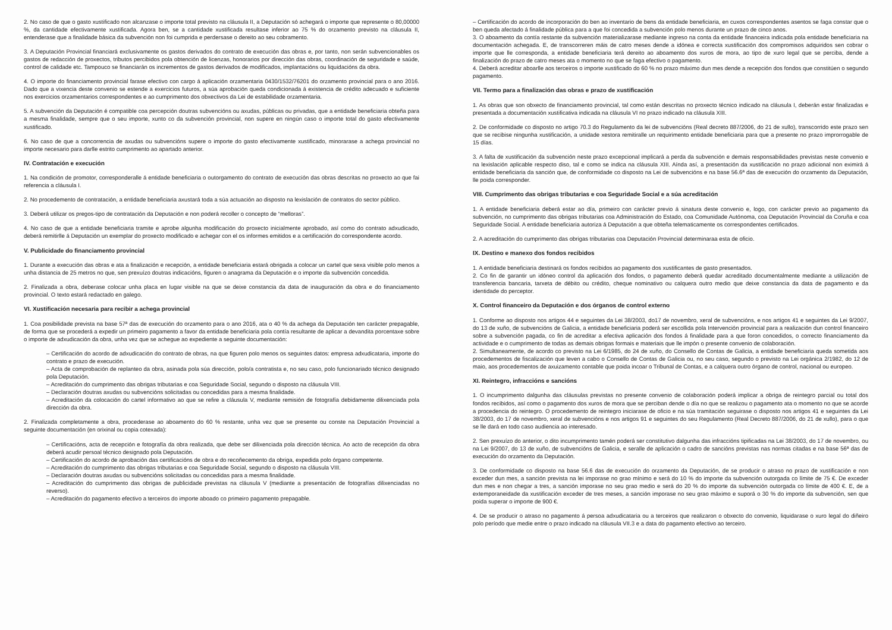2. No caso de que o gasto xustificado non alcanzase o importe total previsto na cláusula II, a Deputación só achegará o importe que represente o 80,00000 %, da cantidade efectivamente xustificada. Agora ben, se a cantidade xustificada resultase inferior ao 75 % do orzamento previsto na cláusula II, entenderase que a finalidade básica da subvención non foi cumprida e perdersase o dereito ao seu cobramento.
3. A Deputación Provincial financiará exclusivamente os gastos derivados do contrato de execución das obras e, por tanto, non serán subvencionables os gastos de redacción de proxectos, tributos percibidos pola obtención de licenzas, honorarios por dirección das obras, coordinación de seguridade e saúde, control de calidade etc. Tampouco se financiarán os incrementos de gastos derivados de modificados, implantacións ou liquidacións da obra.
4. O importe do financiamento provincial farase efectivo con cargo á aplicación orzamentaria 0430/1532/76201 do orzamento provincial para o ano 2016. Dado que a vixencia deste convenio se estende a exercicios futuros, a súa aprobación queda condicionada á existencia de crédito adecuado e suficiente nos exercicios orzamentarios correspondentes e ao cumprimento dos obxectivos da Lei de estabilidade orzamentaria.
5. A subvención da Deputación é compatible coa percepción doutras subvencións ou axudas, públicas ou privadas, que a entidade beneficiaria obteña para a mesma finalidade, sempre que o seu importe, xunto co da subvención provincial, non supere en ningún caso o importe total do gasto efectivamente xustificado.
6. No caso de que a concorrencia de axudas ou subvencións supere o importe do gasto efectivamente xustificado, minorarase a achega provincial no importe necesario para darlle estrito cumprimento ao apartado anterior.
IV. Contratación e execución
1. Na condición de promotor, corresponderalle á entidade beneficiaria o outorgamento do contrato de execución das obras descritas no proxecto ao que fai referencia a cláusula I.
2. No procedemento de contratación, a entidade beneficiaria axustará toda a súa actuación ao disposto na lexislación de contratos do sector público.
3. Deberá utilizar os pregos-tipo de contratación da Deputación e non poderá recoller o concepto de “melloras”.
4. No caso de que a entidade beneficiaria tramite e aprobe algunha modificación do proxecto inicialmente aprobado, así como do contrato adxudicado, deberá remitirlle á Deputación un exemplar do proxecto modificado e achegar con el os informes emitidos e a certificación do correspondente acordo.
V. Publicidade do financiamento provincial
1. Durante a execución das obras e ata a finalización e recepción, a entidade beneficiaria estará obrigada a colocar un cartel que sexa visible polo menos a unha distancia de 25 metros no que, sen prexuízo doutras indicacións, figuren o anagrama da Deputación e o importe da subvención concedida.
2. Finalizada a obra, deberase colocar unha placa en lugar visible na que se deixe constancia da data de inauguración da obra e do financiamento provincial. O texto estará redactado en galego.
VI. Xustificación necesaria para recibir a achega provincial
1. Coa posibilidade prevista na base 57ª das de execución do orzamento para o ano 2016, ata o 40 % da achega da Deputación ten carácter prepagable, de forma que se procederá a expedir un primeiro pagamento a favor da entidade beneficiaria pola contía resultante de aplicar a devandita porcentaxe sobre o importe de adxudicación da obra, unha vez que se achegue ao expediente a seguinte documentación:
– Certificación do acordo de adxudicación do contrato de obras, na que figuren polo menos os seguintes datos: empresa adxudicataria, importe do contrato e prazo de execución.
– Acta de comprobación de replanteo da obra, asinada pola súa dirección, polo/a contratista e, no seu caso, polo funcionariado técnico designado pola Deputación.
– Acreditación do cumprimento das obrigas tributarias e coa Seguridade Social, segundo o disposto na cláusula VIII.
– Declaración doutras axudas ou subvencións solicitadas ou concedidas para a mesma finalidade.
– Acreditación da colocación do cartel informativo ao que se refire a cláusula V, mediante remisión de fotografía debidamente dilixenciada pola dirección da obra.
2. Finalizada completamente a obra, procederase ao aboamento do 60 % restante, unha vez que se presente ou conste na Deputación Provincial a seguinte documentación (en orixinal ou copia cotexada):
– Certificacións, acta de recepción e fotografía da obra realizada, que debe ser dilixenciada pola dirección técnica. Ao acto de recepción da obra deberá acudir persoal técnico designado pola Deputación.
– Certificación do acordo de aprobación das certificacións de obra e do recoñecemento da obriga, expedida polo órgano competente.
– Acreditación do cumprimento das obrigas tributarias e coa Seguridade Social, segundo o disposto na cláusula VIII.
– Declaración doutras axudas ou subvencións solicitadas ou concedidas para a mesma finalidade.
– Acreditación do cumprimento das obrigas de publicidade previstas na cláusula V (mediante a presentación de fotografías dilixenciadas no reverso).
– Acreditación do pagamento efectivo a terceiros do importe aboado co primeiro pagamento prepagable.
– Certificación do acordo de incorporación do ben ao inventario de bens da entidade beneficiaria, en cuxos correspondentes asentos se faga constar que o ben queda afectado á finalidade pública para a que foi concedida a subvención polo menos durante un prazo de cinco anos.
3. O aboamento da contía restante da subvención materializarase mediante ingreso na conta da entidade financeira indicada pola entidade beneficiaria na documentación achegada. E, de transcorreren máis de catro meses dende a idónea e correcta xustificación dos compromisos adquiridos sen cobrar o importe que lle corresponda, a entidade beneficiaria terá dereito ao aboamento dos xuros de mora, ao tipo de xuro legal que se perciba, dende a finalización do prazo de catro meses ata o momento no que se faga efectivo o pagamento.
4. Deberá acreditar aboarlle aos terceiros o importe xustificado do 60 % no prazo máximo dun mes dende a recepción dos fondos que constitúen o segundo pagamento.
VII. Termo para a finalización das obras e prazo de xustificación
1. As obras que son obxecto de financiamento provincial, tal como están descritas no proxecto técnico indicado na cláusula I, deberán estar finalizadas e presentada a documentación xustificativa indicada na cláusula VI no prazo indicado na cláusula XIII.
2. De conformidade co disposto no artigo 70.3 do Regulamento da lei de subvencións (Real decreto 887/2006, do 21 de xullo), transcorrido este prazo sen que se recibise ningunha xustificación, a unidade xestora remitiralle un requirimento entidade beneficiaria para que a presente no prazo improrrogable de 15 días.
3. A falta de xustificación da subvención neste prazo excepcional implicará a perda da subvención e demais responsabilidades previstas neste convenio e na lexislación aplicable respecto diso, tal e como se indica na cláusula XIII. Aínda así, a presentación da xustificación no prazo adicional non eximirá á entidade beneficiaria da sanción que, de conformidade co disposto na Lei de subvencións e na base 56.6ª das de execución do orzamento da Deputación, lle poida corresponder.
VIII. Cumprimento das obrigas tributarias e coa Seguridade Social e a súa acreditación
1. A entidade beneficiaria deberá estar ao día, primeiro con carácter previo á sinatura deste convenio e, logo, con carácter previo ao pagamento da subvención, no cumprimento das obrigas tributarias coa Administración do Estado, coa Comunidade Autónoma, coa Deputación Provincial da Coruña e coa Seguridade Social. A entidade beneficiaria autoriza á Deputación a que obteña telematicamente os correspondentes certificados.
2. A acreditación do cumprimento das obrigas tributarias coa Deputación Provincial determinaraa esta de oficio.
IX. Destino e manexo dos fondos recibidos
1. A entidade beneficiaria destinará os fondos recibidos ao pagamento dos xustificantes de gasto presentados.
2. Co fin de garantir un idóneo control da aplicación dos fondos, o pagamento deberá quedar acreditado documentalmente mediante a utilización de transferencia bancaria, tarxeta de débito ou crédito, cheque nominativo ou calquera outro medio que deixe constancia da data de pagamento e da identidade do perceptor.
X. Control financeiro da Deputación e dos órganos de control externo
1. Conforme ao disposto nos artigos 44 e seguintes da Lei 38/2003, do17 de novembro, xeral de subvencións, e nos artigos 41 e seguintes da Lei 9/2007, do 13 de xuño, de subvencións de Galicia, a entidade beneficiaria poderá ser escollida pola Intervención provincial para a realización dun control financeiro sobre a subvención pagada, co fin de acreditar a efectiva aplicación dos fondos á finalidade para a que foron concedidos, o correcto financiamento da actividade e o cumprimento de todas as demais obrigas formais e materiais que lle impón o presente convenio de colaboración.
2. Simultaneamente, de acordo co previsto na Lei 6/1985, do 24 de xuño, do Consello de Contas de Galicia, a entidade beneficiaria queda sometida aos procedementos de fiscalización que leven a cabo o Consello de Contas de Galicia ou, no seu caso, segundo o previsto na Lei orgánica 2/1982, do 12 de maio, aos procedementos de axuizamento contable que poida incoar o Tribunal de Contas, e a calquera outro órgano de control, nacional ou europeo.
XI. Reintegro, infraccións e sancións
1. O incumprimento dalgunha das cláusulas previstas no presente convenio de colaboración poderá implicar a obriga de reintegro parcial ou total dos fondos recibidos, así como o pagamento dos xuros de mora que se perciban dende o día no que se realizou o pagamento ata o momento no que se acorde a procedencia do reintegro. O procedemento de reintegro iniciarase de oficio e na súa tramitación seguirase o disposto nos artigos 41 e seguintes da Lei 38/2003, do 17 de novembro, xeral de subvencións e nos artigos 91 e seguintes do seu Regulamento (Real Decreto 887/2006, do 21 de xullo), para o que se lle dará en todo caso audiencia ao interesado.
2. Sen prexuízo do anterior, o dito incumprimento tamén poderá ser constitutivo dalgunha das infraccións tipificadas na Lei 38/2003, do 17 de novembro, ou na Lei 9/2007, do 13 de xuño, de subvencións de Galicia, e seralle de aplicación o cadro de sancións previstas nas normas citadas e na base 56ª das de execución do orzamento da Deputación.
3. De conformidade co disposto na base 56.6 das de execución do orzamento da Deputación, de se producir o atraso no prazo de xustificación e non exceder dun mes, a sanción prevista na lei imporase no grao mínimo e será do 10 % do importe da subvención outorgada co límite de 75 €. De exceder dun mes e non chegar a tres, a sanción imporase no seu grao medio e será do 20 % do importe da subvención outorgada co límite de 400 €. E, de a extemporaneidade da xustificación exceder de tres meses, a sanción imporase no seu grao máximo e suporá o 30 % do importe da subvención, sen que poida superar o importe de 900 €.
4. De se producir o atraso no pagamento á persoa adxudicataria ou a terceiros que realizaron o obxecto do convenio, liquidarase o xuro legal do diñeiro polo período que medie entre o prazo indicado na cláusula VII.3 e a data do pagamento efectivo ao terceiro.